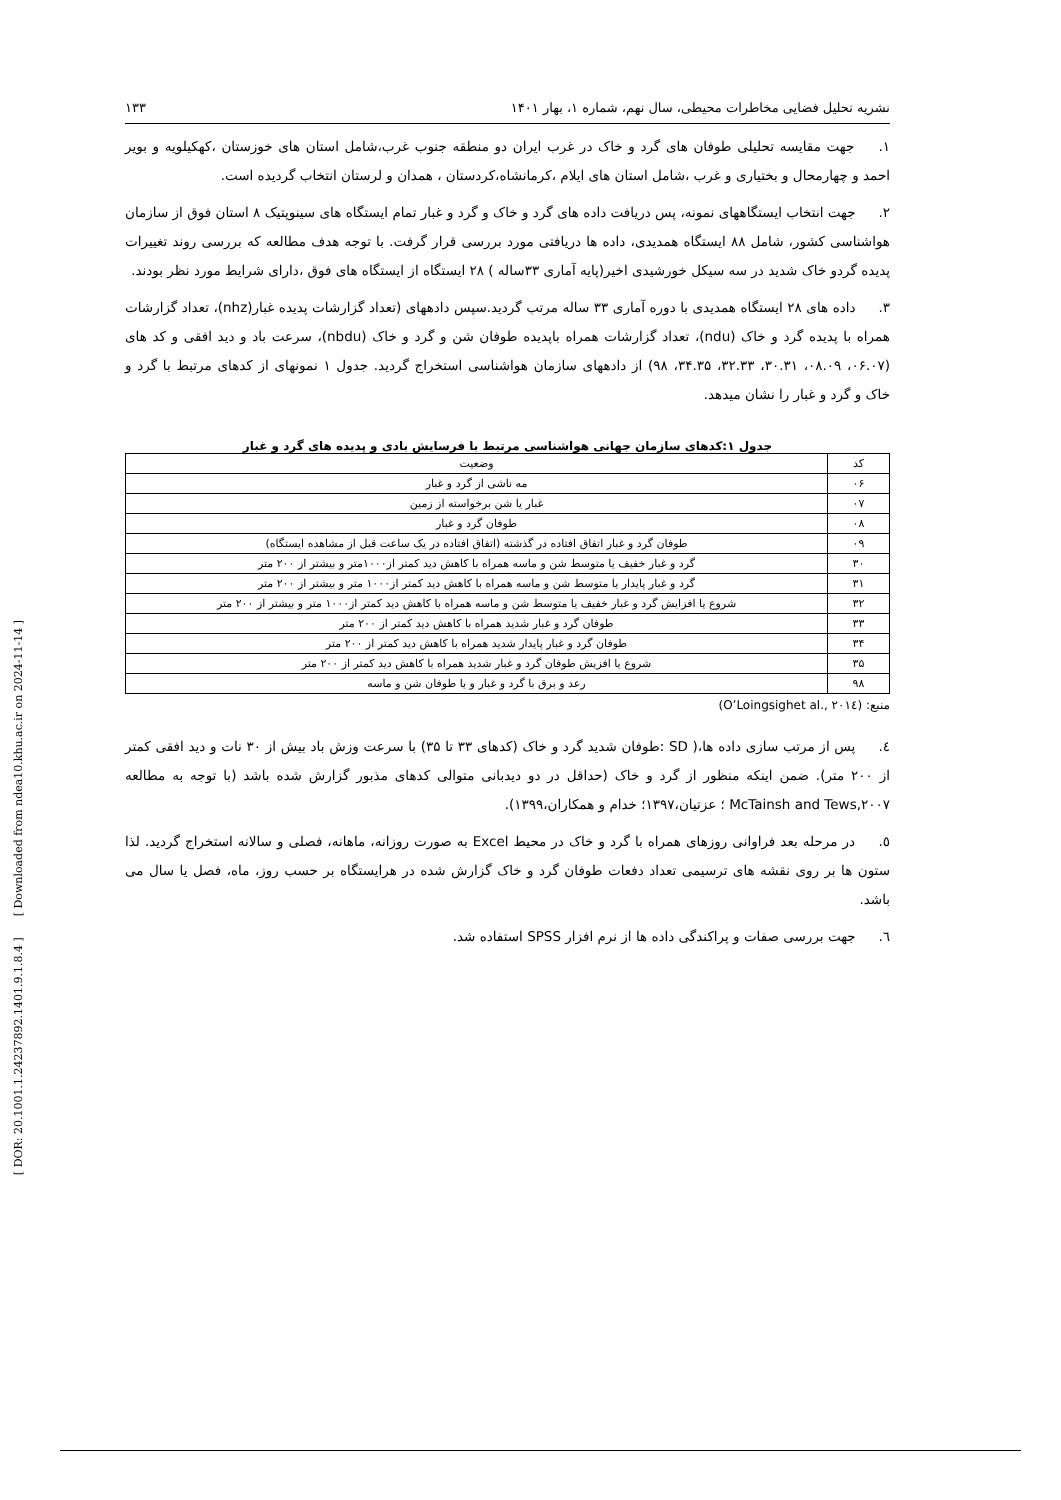[ DOR: 20.1001.1.24237892.1401.9.1.8.4 ] [ Downloaded from ndea10.khu.ac.ir on 2024-11-14 ]
نشریه تحلیل فضایی مخاطرات محیطی، سال نهم، شماره ۱، بهار ۱۴۰۱ ۱۳۳
۱. جهت مقایسه تحلیلی طوفان های گرد و خاک در غرب ایران دو منطقه جنوب غرب،شامل استان های خوزستان ،کهکیلویه و بویر احمد و چهارمحال و بختیاری و غرب ،شامل استان های ایلام ،کرمانشاه،کردستان ، همدان و لرستان انتخاب گردیده است.
۲. جهت انتخاب ایستگاههای نمونه، پس دریافت داده های گرد و خاک و گرد و غبار تمام ایستگاه های سینوپتیک ۸ استان فوق از سازمان هواشناسی کشور، شامل ۸۸ ایستگاه همدیدی، داده ها دریافتی مورد بررسی قرار گرفت. با توجه هدف مطالعه که بررسی روند تغییرات پدیده گردو خاک شدید در سه سیکل خورشیدی اخیر(پایه آماری ۳۳ساله ) ۲۸ ایستگاه از ایستگاه های فوق ،دارای شرایط مورد نظر بودند.
۳. داده های ۲۸ ایستگاه همدیدی با دوره آماری ۳۳ ساله مرتب گردید.سپس دادههای (تعداد گزارشات پدیده غبار(nhz)، تعداد گزارشات همراه با پدیده گرد و خاک (ndu)، تعداد گزارشات همراه باپدیده طوفان شن و گرد و خاک (nbdu)، سرعت باد و دید افقی و کد های (۰۶.۰۷، ۰۸.۰۹، ۳۰.۳۱، ۳۲.۳۳، ۳۴.۳۵، ۹۸) از دادههای سازمان هواشناسی استخراج گردید. جدول ۱ نمونهای از کدهای مرتبط با گرد و خاک و گرد و غبار را نشان میدهد.
جدول ۱:کدهای سازمان جهانی هواشناسی مرتبط با فرسایش بادی و پدیده های گرد و غبار
| کد | وضعیت |
| --- | --- |
| ۰۶ | مه ناشی از گرد و غبار |
| ۰۷ | غبار یا شن برخواسته از زمین |
| ۰۸ | طوفان گرد و غبار |
| ۰۹ | طوفان گرد و غبار اتفاق افتاده در گذشته (اتفاق افتاده در یک ساعت قبل از مشاهده ایستگاه) |
| ۳۰ | گرد و غبار خفیف یا متوسط شن و ماسه همراه با کاهش دید کمتر از۱۰۰۰متر و بیشتر از ۲۰۰ متر |
| ۳۱ | گرد و غبار پایدار یا متوسط شن و ماسه همراه با کاهش دید کمتر از۱۰۰۰ متر و بیشتر از ۲۰۰ متر |
| ۳۲ | شروع یا افزایش گرد و غبار خفیف یا متوسط شن و ماسه همراه با کاهش دید کمتر از۱۰۰۰ متر و بیشتر از ۲۰۰ متر |
| ۳۳ | طوفان گرد و غبار شدید همراه با کاهش دید کمتر از ۲۰۰ متر |
| ۳۴ | طوفان گرد و غبار پایدار شدید همراه با کاهش دید کمتر از ۲۰۰ متر |
| ۳۵ | شروع یا افزیش طوفان گرد و غبار شدید همراه با کاهش دید کمتر از ۲۰۰ متر |
| ۹۸ | رعد و برق با گرد و غبار و یا طوفان شن و ماسه |
منبع: (O’Loingsighet al., ۲۰۱٤)
٤. پس از مرتب سازی داده ها،( SD :طوفان شدید گرد و خاک (کدهای ۳۳ تا ۳۵) با سرعت وزش باد بیش از ۳۰ نات و دید افقی کمتر از ۲۰۰ متر). ضمن اینکه منظور از گرد و خاک (حداقل در دو دیدبانی متوالی کدهای مذبور گزارش شده باشد (با توجه به مطالعه McTainsh and Tews,۲۰۰۷ ؛ عزتیان،۱۳۹۷؛ خدام و همکاران،۱۳۹۹).
٥. در مرحله بعد فراوانی روزهای همراه با گرد و خاک در محیط Excel به صورت روزانه، ماهانه، فصلی و سالانه استخراج گردید. لذا ستون ها بر روی نقشه های ترسیمی تعداد دفعات طوفان گرد و خاک گزارش شده در هرایستگاه بر حسب روز، ماه، فصل یا سال می باشد.
٦. جهت بررسی صفات و پراکندگی داده ها از نرم افزار SPSS استفاده شد.